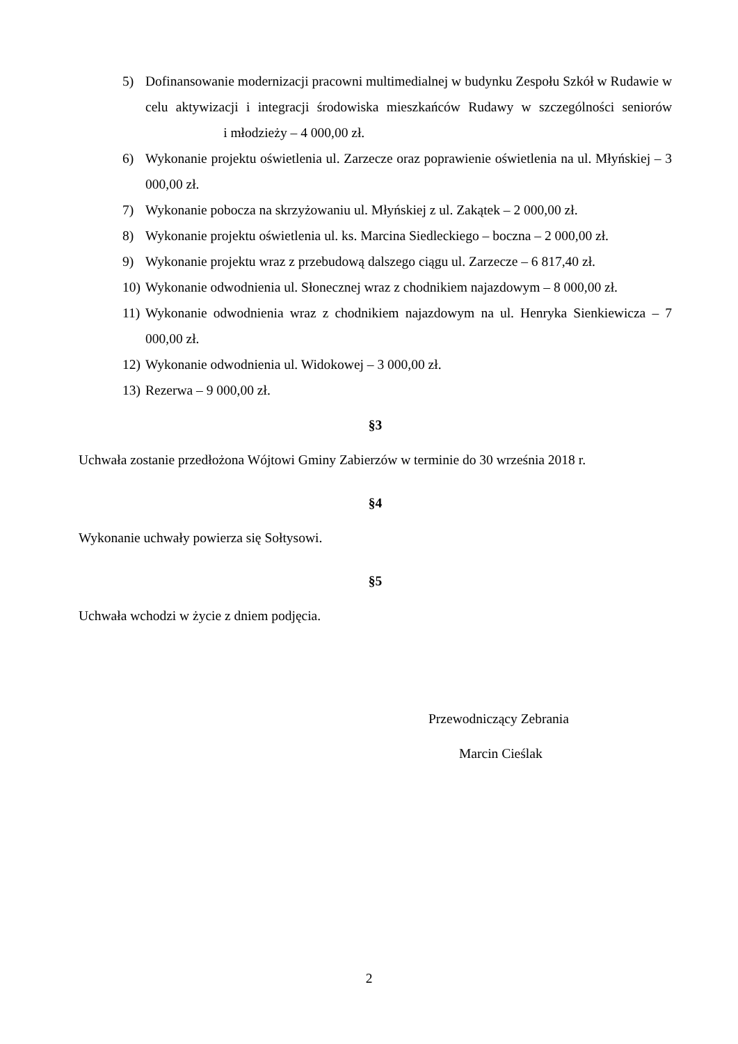5) Dofinansowanie modernizacji pracowni multimedialnej w budynku Zespołu Szkół w Rudawie w celu aktywizacji i integracji środowiska mieszkańców Rudawy w szczególności seniorów i młodzieży – 4 000,00 zł.
6) Wykonanie projektu oświetlenia ul. Zarzecze oraz poprawienie oświetlenia na ul. Młyńskiej – 3 000,00 zł.
7) Wykonanie pobocza na skrzyżowaniu ul. Młyńskiej z ul. Zakątek – 2 000,00 zł.
8) Wykonanie projektu oświetlenia ul. ks. Marcina Siedleckiego – boczna – 2 000,00 zł.
9) Wykonanie projektu wraz z przebudową dalszego ciągu ul. Zarzecze – 6 817,40 zł.
10) Wykonanie odwodnienia ul. Słonecznej wraz z chodnikiem najazdowym – 8 000,00 zł.
11) Wykonanie odwodnienia wraz z chodnikiem najazdowym na ul. Henryka Sienkiewicza – 7 000,00 zł.
12) Wykonanie odwodnienia ul. Widokowej – 3 000,00 zł.
13) Rezerwa – 9 000,00 zł.
§3
Uchwała zostanie przedłożona Wójtowi Gminy Zabierzów w terminie do 30 września 2018 r.
§4
Wykonanie uchwały powierza się Sołtysowi.
§5
Uchwała wchodzi w życie z dniem podjęcia.
Przewodniczący Zebrania
Marcin Cieślak
2